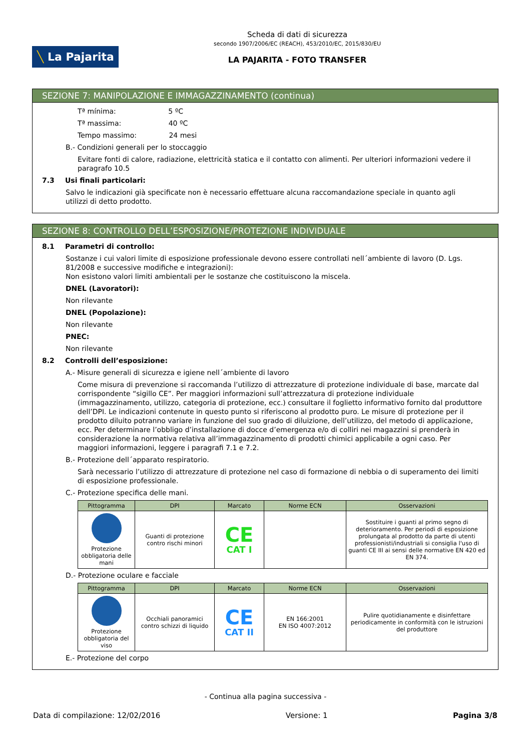╲ La Pajarita
Scheda di dati di sicurezza
secondo 1907/2006/EC (REACH), 453/2010/EC, 2015/830/EU
LA PAJARITA - FOTO TRANSFER
SEZIONE 7: MANIPOLAZIONE E IMMAGAZZINAMENTO (continua)
Tª mínima: 5 ºC
Tª massima: 40 ºC
Tempo massimo: 24 mesi
B.- Condizioni generali per lo stoccaggio
Evitare fonti di calore, radiazione, elettricità statica e il contatto con alimenti. Per ulteriori informazioni vedere il paragrafo 10.5
7.3 Usi finali particolari:
Salvo le indicazioni già specificate non è necessario effettuare alcuna raccomandazione speciale in quanto agli utilizzi di detto prodotto.
SEZIONE 8: CONTROLLO DELL’ESPOSIZIONE/PROTEZIONE INDIVIDUALE
8.1 Parametri di controllo:
Sostanze i cui valori limite di esposizione professionale devono essere controllati nell´ambiente di lavoro (D. Lgs. 81/2008 e successive modifiche e integrazioni):
Non esistono valori limiti ambientali per le sostanze che costituiscono la miscela.
DNEL (Lavoratori):
Non rilevante
DNEL (Popolazione):
Non rilevante
PNEC:
Non rilevante
8.2 Controlli dell’esposizione:
A.- Misure generali di sicurezza e igiene nell´ambiente di lavoro
Come misura di prevenzione si raccomanda l’utilizzo di attrezzature di protezione individuale di base, marcate dal corrispondente “sigillo CE”. Per maggiori informazioni sull’attrezzatura di protezione individuale (immagazzinamento, utilizzo, categoria di protezione, ecc.) consultare il foglietto informativo fornito dal produttore dell’DPI. Le indicazioni contenute in questo punto si riferiscono al prodotto puro. Le misure di protezione per il prodotto diluito potranno variare in funzione del suo grado di diluizione, dell’utilizzo, del metodo di applicazione, ecc. Per determinare l’obbligo d’installazione di docce d’emergenza e/o di colliri nei magazzini si prenderà in considerazione la normativa relativa all’immagazzinamento di prodotti chimici applicabile a ogni caso. Per maggiori informazioni, leggere i paragrafi 7.1 e 7.2.
B.- Protezione dell´apparato respiratorio.
Sarà necessario l’utilizzo di attrezzature di protezione nel caso di formazione di nebbia o di superamento dei limiti di esposizione professionale.
C.- Protezione specifica delle mani.
| Pittogramma | DPI | Marcato | Norme ECN | Osservazioni |
| --- | --- | --- | --- | --- |
| Protezione obbligatoria delle mani | Guanti di protezione contro rischi minori | CE CAT I | | Sostituire i guanti al primo segno di deterioramento. Per periodi di esposizione prolungata al prodotto da parte di utenti professionisti/industriali si consiglia l'uso di guanti CE III ai sensi delle normative EN 420 ed EN 374. |
D.- Protezione oculare e facciale
| Pittogramma | DPI | Marcato | Norme ECN | Osservazioni |
| --- | --- | --- | --- | --- |
| Protezione obbligatoria del viso | Occhiali panoramici contro schizzi di liquido | CE CAT II | EN 166:2001 EN ISO 4007:2012 | Pulire quotidianamente e disinfettare periodicamente in conformità con le istruzioni del produttore |
E.- Protezione del corpo
- Continua alla pagina successiva -
Data di compilazione: 12/02/2016 Versione: 1 Pagina 3/8